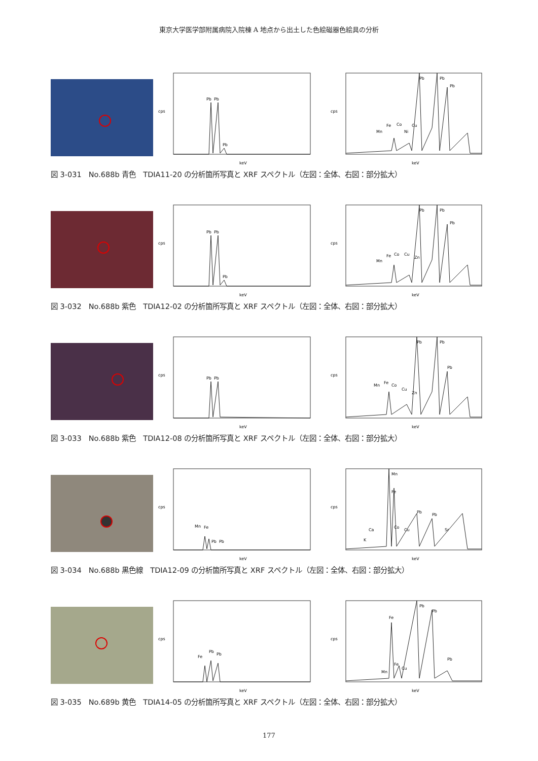東京大学医学部附属病院入院棟 A 地点から出土した色絵磁器色絵具の分析
Pb
Pb
Pb
keV
cps
Pb
Pb
Pb
Mn
Fe
Co
Ni
Cu
keV
cps
図 3-031　No.688b 青色　TDIA11-20 の分析箇所写真と XRF スペクトル（左図：全体、右図：部分拡大）
Pb
Pb
Pb
keV
cps
Pb
Pb
Pb
Mn
Fe
Co
Cu
Zn
keV
cps
図 3-032　No.688b 紫色　TDIA12-02 の分析箇所写真と XRF スペクトル（左図：全体、右図：部分拡大）
Pb
Pb
keV
cps
Pb
Pb
Pb
Mn
Fe
Co
Cu
Zn
keV
cps
図 3-033　No.688b 紫色　TDIA12-08 の分析箇所写真と XRF スペクトル（左図：全体、右図：部分拡大）
Mn
Fe
Pb
Pb
keV
cps
Mn
Fe
Ca
K
Co
Cu
Pb
Pb
Sr
keV
cps
図 3-034　No.688b 黒色線　TDIA12-09 の分析箇所写真と XRF スペクトル（左図：全体、右図：部分拡大）
Fe
Pb
Pb
keV
cps
Fe
Pb
Pb
Mn
Fe
Cu
Pb
keV
cps
図 3-035　No.689b 黄色　TDIA14-05 の分析箇所写真と XRF スペクトル（左図：全体、右図：部分拡大）
177